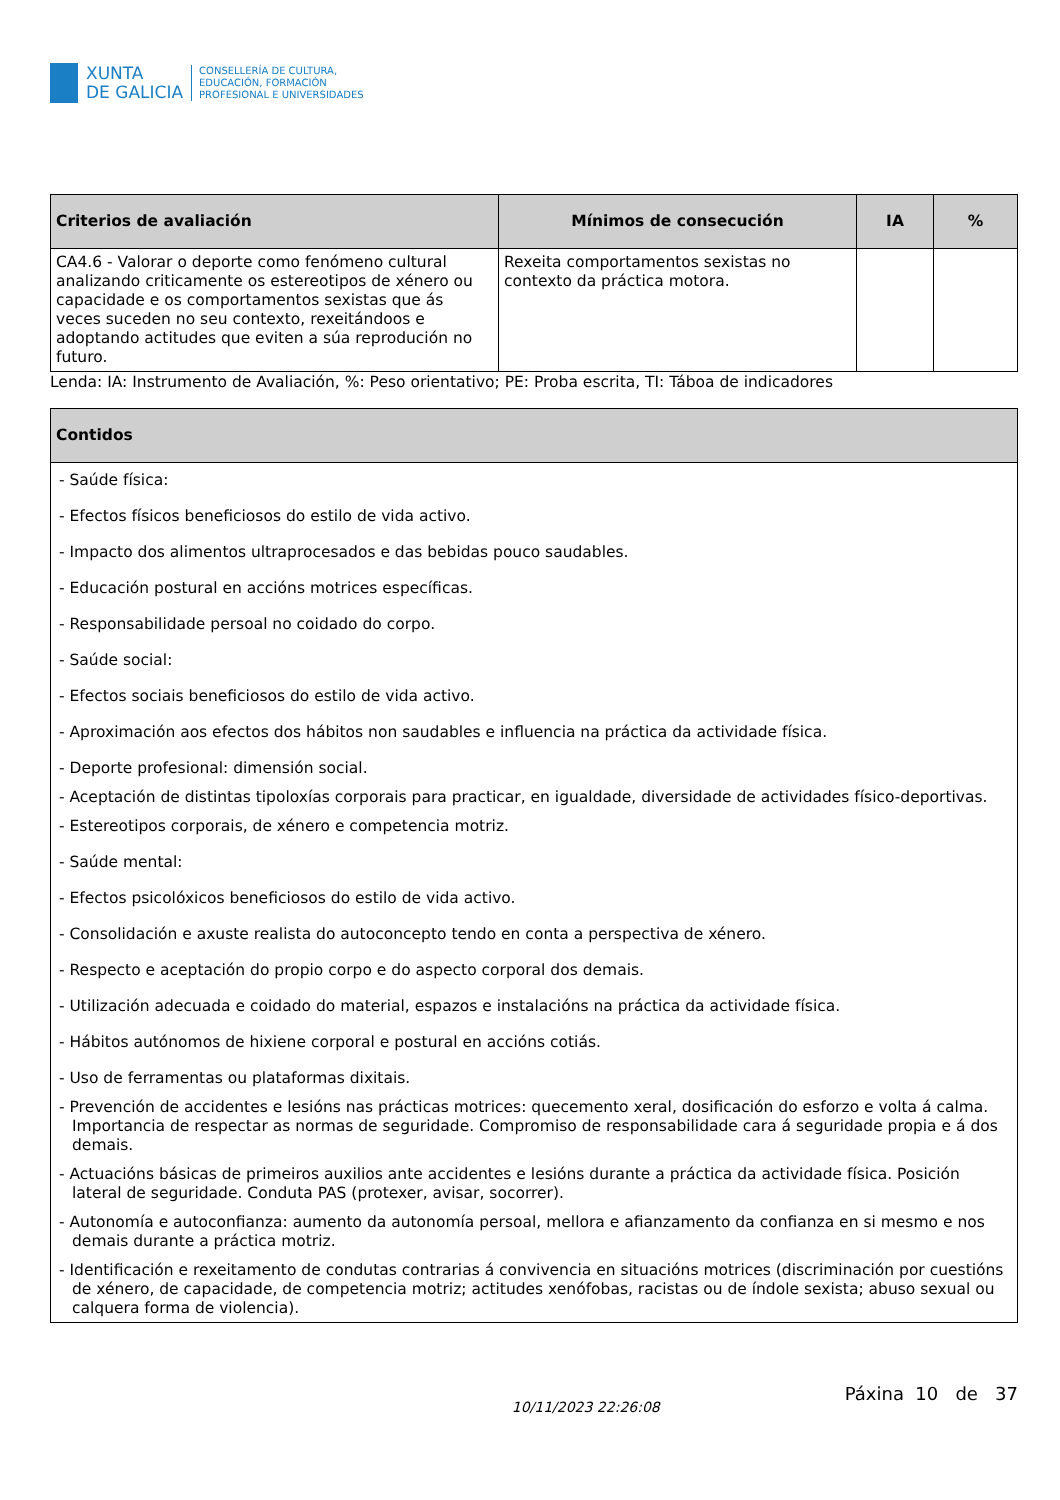XUNTA
DE GALICIA
CONSELLERÍA DE CULTURA,
EDUCACIÓN, FORMACIÓN
PROFESIONAL E UNIVERSIDADES
| Criterios de avaliación | Mínimos de consecución | IA | % |
| --- | --- | --- | --- |
| CA4.6 - Valorar o deporte como fenómeno cultural analizando criticamente os estereotipos de xénero ou capacidade e os comportamentos sexistas que ás veces suceden no seu contexto, rexeitándoos e adoptando actitudes que eviten a súa reprodución no futuro. | Rexeita comportamentos sexistas no contexto da práctica motora. | | |
Lenda: IA: Instrumento de Avaliación, %: Peso orientativo; PE: Proba escrita, TI: Táboa de indicadores
| Contidos |
| --- |
| - Saúde física: - Efectos físicos beneficiosos do estilo de vida activo. - Impacto dos alimentos ultraprocesados e das bebidas pouco saudables. - Educación postural en accións motrices específicas. - Responsabilidade persoal no coidado do corpo. - Saúde social: - Efectos sociais beneficiosos do estilo de vida activo. - Aproximación aos efectos dos hábitos non saudables e influencia na práctica da actividade física. - Deporte profesional: dimensión social. - Aceptación de distintas tipoloxías corporais para practicar, en igualdade, diversidade de actividades físico-deportivas. - Estereotipos corporais, de xénero e competencia motriz. - Saúde mental: - Efectos psicolóxicos beneficiosos do estilo de vida activo. - Consolidación e axuste realista do autoconcepto tendo en conta a perspectiva de xénero. - Respecto e aceptación do propio corpo e do aspecto corporal dos demais. - Utilización adecuada e coidado do material, espazos e instalacións na práctica da actividade física. - Hábitos autónomos de hixiene corporal e postural en accións cotiás. - Uso de ferramentas ou plataformas dixitais. - Prevención de accidentes e lesións nas prácticas motrices: quecemento xeral, dosificación do esforzo e volta á calma. Importancia de respectar as normas de seguridade. Compromiso de responsabilidade cara á seguridade propia e á dos demais. - Actuacións básicas de primeiros auxilios ante accidentes e lesións durante a práctica da actividade física. Posición lateral de seguridade. Conduta PAS (protexer, avisar, socorrer). - Autonomía e autoconfianza: aumento da autonomía persoal, mellora e afianzamento da confianza en si mesmo e nos demais durante a práctica motriz. - Identificación e rexeitamento de condutas contrarias á convivencia en situacións motrices (discriminación por cuestións de xénero, de capacidade, de competencia motriz; actitudes xenófobas, racistas ou de índole sexista; abuso sexual ou calquera forma de violencia). |
10/11/2023 22:26:08
Páxina 10 de 37